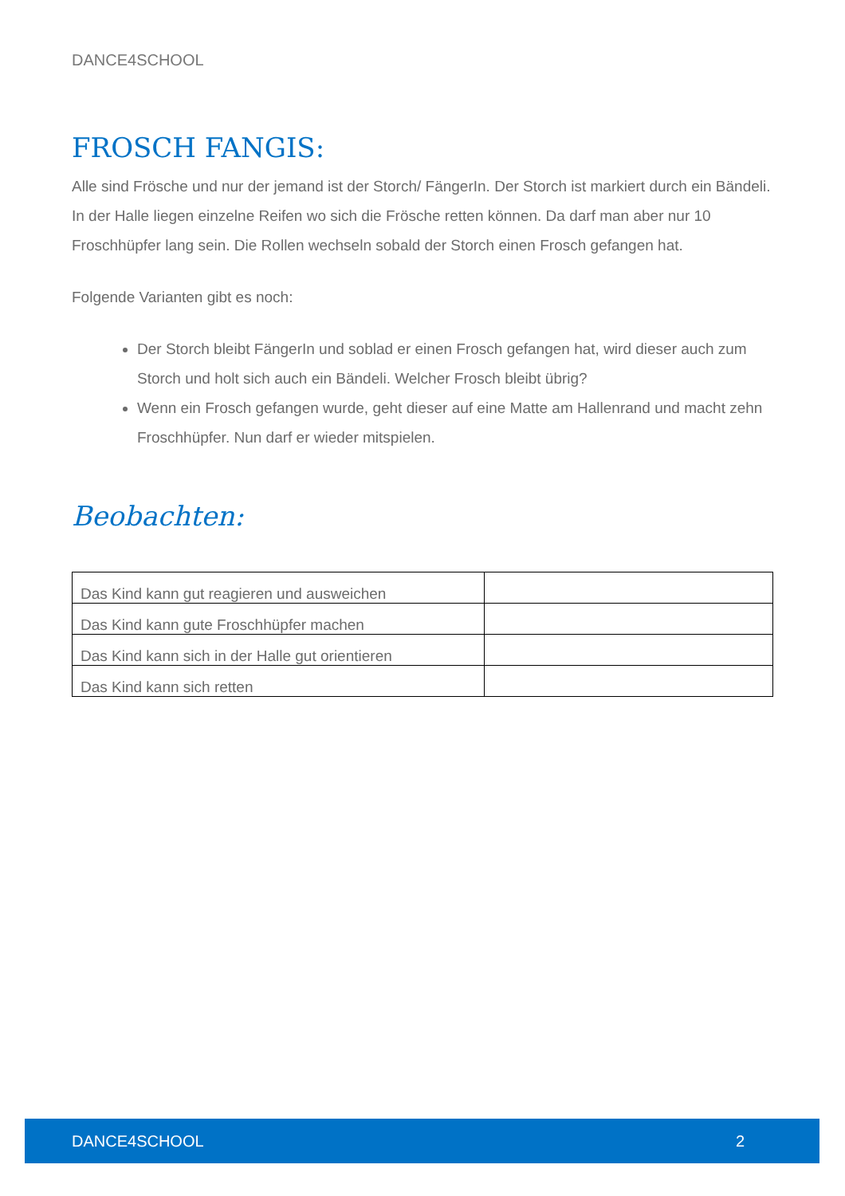DANCE4SCHOOL
FROSCH FANGIS:
Alle sind Frösche und nur der jemand ist der Storch/ FängerIn. Der Storch ist markiert durch ein Bändeli. In der Halle liegen einzelne Reifen wo sich die Frösche retten können. Da darf man aber nur 10 Froschhüpfer lang sein. Die Rollen wechseln sobald der Storch einen Frosch gefangen hat.
Folgende Varianten gibt es noch:
Der Storch bleibt FängerIn und soblad er einen Frosch gefangen hat, wird dieser auch zum Storch und holt sich auch ein Bändeli. Welcher Frosch bleibt übrig?
Wenn ein Frosch gefangen wurde, geht dieser auf eine Matte am Hallenrand und macht zehn Froschhüpfer. Nun darf er wieder mitspielen.
Beobachten:
| Das Kind kann gut reagieren und ausweichen | |
| Das Kind kann gute Froschhüpfer machen | |
| Das Kind kann sich in der Halle gut orientieren | |
| Das Kind kann sich retten | |
DANCE4SCHOOL 2